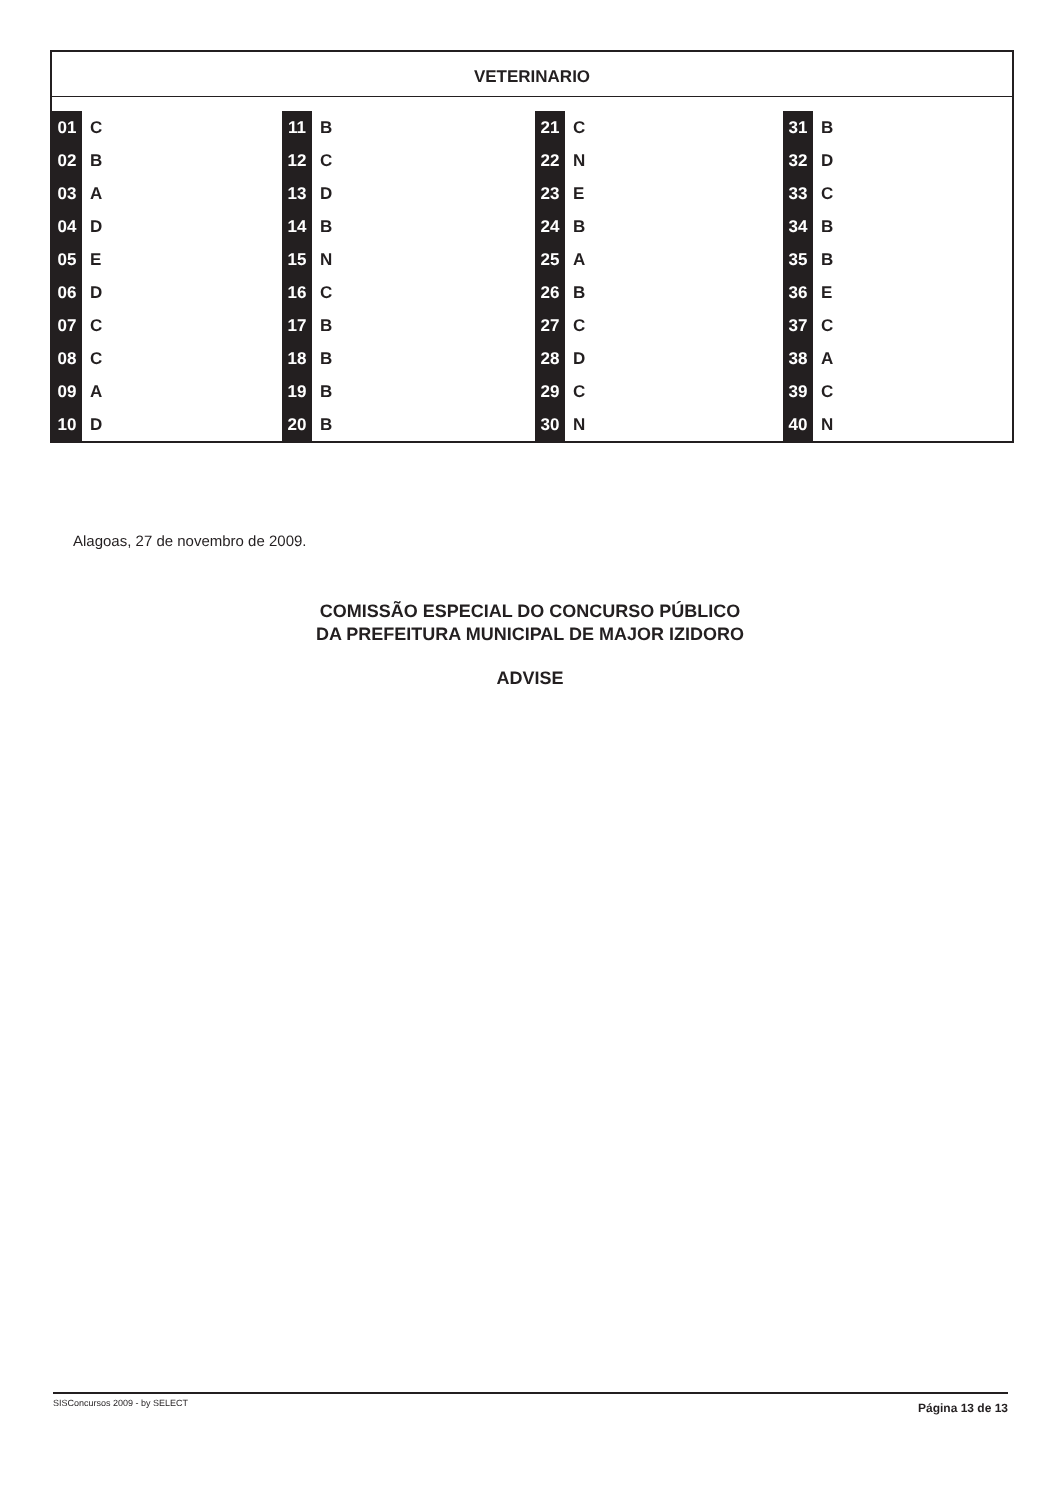VETERINARIO
| 01 | C | 11 | B | 21 | C | 31 | B |
| 02 | B | 12 | C | 22 | N | 32 | D |
| 03 | A | 13 | D | 23 | E | 33 | C |
| 04 | D | 14 | B | 24 | B | 34 | B |
| 05 | E | 15 | N | 25 | A | 35 | B |
| 06 | D | 16 | C | 26 | B | 36 | E |
| 07 | C | 17 | B | 27 | C | 37 | C |
| 08 | C | 18 | B | 28 | D | 38 | A |
| 09 | A | 19 | B | 29 | C | 39 | C |
| 10 | D | 20 | B | 30 | N | 40 | N |
Alagoas, 27 de novembro de 2009.
COMISSÃO ESPECIAL DO CONCURSO PÚBLICO
DA PREFEITURA MUNICIPAL DE MAJOR IZIDORO
ADVISE
SISConcursos 2009 - by SELECT Página 13 de 13